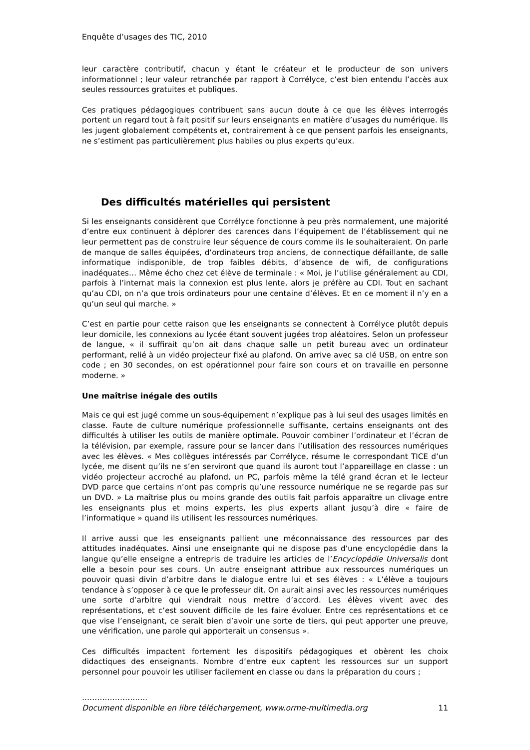Enquête d’usages des TIC, 2010
leur caractère contributif, chacun y étant le créateur et le producteur de son univers informationnel ; leur valeur retranchée par rapport à Corrélyce, c’est bien entendu l’accès aux seules ressources gratuites et publiques.
Ces pratiques pédagogiques contribuent sans aucun doute à ce que les élèves interrogés portent un regard tout à fait positif sur leurs enseignants en matière d’usages du numérique. Ils les jugent globalement compétents et, contrairement à ce que pensent parfois les enseignants, ne s’estiment pas particulièrement plus habiles ou plus experts qu’eux.
Des difficultés matérielles qui persistent
Si les enseignants considèrent que Corrélyce fonctionne à peu près normalement, une majorité d’entre eux continuent à déplorer des carences dans l’équipement de l’établissement qui ne leur permettent pas de construire leur séquence de cours comme ils le souhaiteraient. On parle de manque de salles équipées, d’ordinateurs trop anciens, de connectique défaillante, de salle informatique indisponible, de trop faibles débits, d’absence de wifi, de configurations inadéquates… Même écho chez cet élève de terminale : « Moi, je l’utilise généralement au CDI, parfois à l’internat mais la connexion est plus lente, alors je préfère au CDI. Tout en sachant qu’au CDI, on n’a que trois ordinateurs pour une centaine d’élèves. Et en ce moment il n’y en a qu’un seul qui marche. »
C’est en partie pour cette raison que les enseignants se connectent à Corrélyce plutôt depuis leur domicile, les connexions au lycée étant souvent jugées trop aléatoires. Selon un professeur de langue, « il suffirait qu’on ait dans chaque salle un petit bureau avec un ordinateur performant, relié à un vidéo projecteur fixé au plafond. On arrive avec sa clé USB, on entre son code ; en 30 secondes, on est opérationnel pour faire son cours et on travaille en personne moderne. »
Une maîtrise inégale des outils
Mais ce qui est jugé comme un sous-équipement n’explique pas à lui seul des usages limités en classe. Faute de culture numérique professionnelle suffisante, certains enseignants ont des difficultés à utiliser les outils de manière optimale. Pouvoir combiner l’ordinateur et l’écran de la télévision, par exemple, rassure pour se lancer dans l’utilisation des ressources numériques avec les élèves. « Mes collègues intéressés par Corrélyce, résume le correspondant TICE d’un lycée, me disent qu’ils ne s’en serviront que quand ils auront tout l’appareillage en classe : un vidéo projecteur accroché au plafond, un PC, parfois même la télé grand écran et le lecteur DVD parce que certains n’ont pas compris qu’une ressource numérique ne se regarde pas sur un DVD. » La maîtrise plus ou moins grande des outils fait parfois apparaître un clivage entre les enseignants plus et moins experts, les plus experts allant jusqu’à dire « faire de l’informatique » quand ils utilisent les ressources numériques.
Il arrive aussi que les enseignants pallient une méconnaissance des ressources par des attitudes inadéquates. Ainsi une enseignante qui ne dispose pas d’une encyclopédie dans la langue qu’elle enseigne a entrepris de traduire les articles de l’Encyclopédie Universalis dont elle a besoin pour ses cours. Un autre enseignant attribue aux ressources numériques un pouvoir quasi divin d’arbitre dans le dialogue entre lui et ses élèves : « L’élève a toujours tendance à s’opposer à ce que le professeur dit. On aurait ainsi avec les ressources numériques une sorte d’arbitre qui viendrait nous mettre d’accord. Les élèves vivent avec des représentations, et c’est souvent difficile de les faire évoluer. Entre ces représentations et ce que vise l’enseignant, ce serait bien d’avoir une sorte de tiers, qui peut apporter une preuve, une vérification, une parole qui apporterait un consensus ».
Ces difficultés impactent fortement les dispositifs pédagogiques et obèrent les choix didactiques des enseignants. Nombre d’entre eux captent les ressources sur un support personnel pour pouvoir les utiliser facilement en classe ou dans la préparation du cours ;
……………………..
Document disponible en libre téléchargement, www.orme-multimedia.org 11